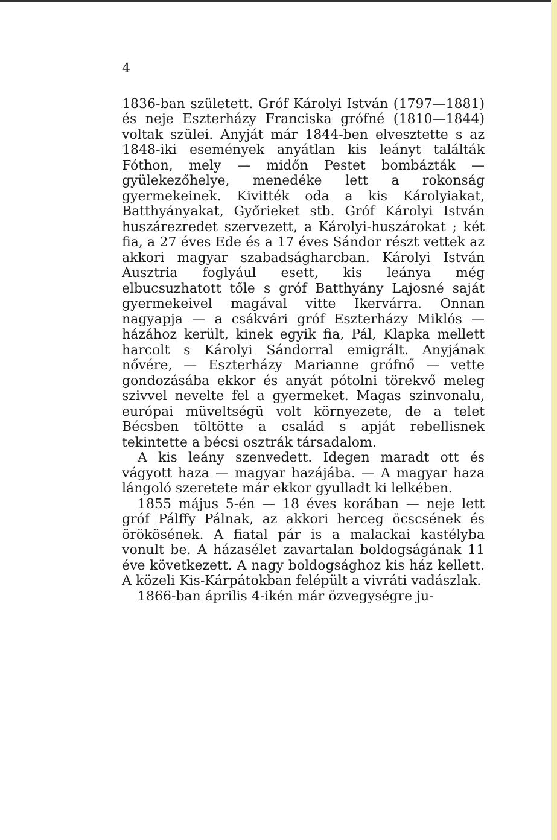4
1836-ban született. Gróf Károlyi István (1797—1881) és neje Eszterházy Franciska grófné (1810—1844) voltak szülei. Anyját már 1844-ben elvesztette s az 1848-iki események anyátlan kis leányt találták Fóthon, mely — midőn Pestet bombázták — gyülekezőhelye, menedéke lett a rokonság gyermekeinek. Kivitték oda a kis Károlyiakat, Batthyányakat, Győrieket stb. Gróf Károlyi István huszárezredet szervezett, a Károlyi-huszárokat ; két fia, a 27 éves Ede és a 17 éves Sándor részt vettek az akkori magyar szabadságharcban. Károlyi István Ausztria foglyául esett, kis leánya még elbucsuzhatott tőle s gróf Batthyány Lajosné saját gyermekeivel magával vitte Ikervárra. Onnan nagyapja — a csákvári gróf Eszterházy Miklós — házához került, kinek egyik fia, Pál, Klapka mellett harcolt s Károlyi Sándorral emigrált. Anyjának nővére, — Eszterházy Marianne grófnő — vette gondozásába ekkor és anyát pótolni törekvő meleg szivvel nevelte fel a gyermeket. Magas szinvonalu, európai müveltségü volt környezete, de a telet Bécsben töltötte a család s apját rebellisnek tekintette a bécsi osztrák társadalom.
A kis leány szenvedett. Idegen maradt ott és vágyott haza — magyar hazájába. — A magyar haza lángoló szeretete már ekkor gyulladt ki lelkében.
1855 május 5-én — 18 éves korában — neje lett gróf Pálffy Pálnak, az akkori herceg öcscsének és örökösének. A fiatal pár is a malackai kastélyba vonult be. A házasélet zavartalan boldogságának 11 éve következett. A nagy boldogsághoz kis ház kellett. A közeli Kis-Kárpátokban felépült a vivráti vadászlak.
1866-ban április 4-ikén már özvegységre ju-